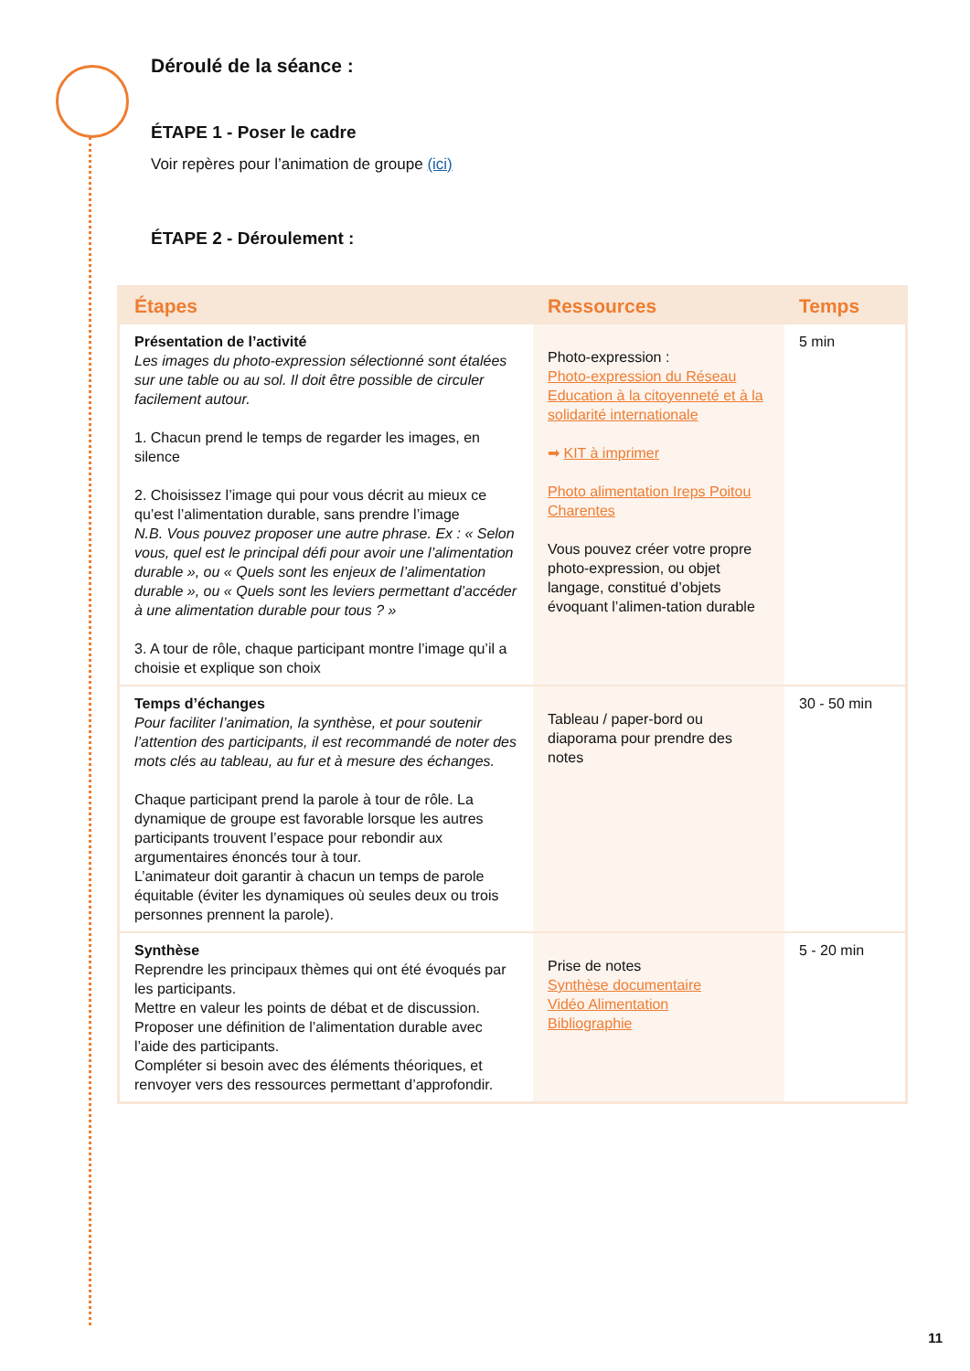Déroulé de la séance :
ÉTAPE 1 - Poser le cadre
Voir repères pour l’animation de groupe (ici)
ÉTAPE 2 - Déroulement :
| Étapes | Ressources | Temps |
| --- | --- | --- |
| Présentation de l’activité Les images du photo-expression sélectionné sont étalées sur une table ou au sol. Il doit être possible de circuler facilement autour. 1. Chacun prend le temps de regarder les images, en silence 2. Choisissez l’image qui pour vous décrit au mieux ce qu’est l’alimentation durable, sans prendre l’image N.B. Vous pouvez proposer une autre phrase. Ex : « Selon vous, quel est le principal défi pour avoir une l’alimentation durable », ou « Quels sont les enjeux de l’alimentation durable », ou « Quels sont les leviers permettant d’accéder à une alimentation durable pour tous ? » 3. A tour de rôle, chaque participant montre l’image qu’il a choisie et explique son choix | Photo-expression : Photo-expression du Réseau Education à la citoyenneté et à la solidarité internationale ➡ KIT à imprimer Photo alimentation Ireps Poitou Charentes Vous pouvez créer votre propre photo-expression, ou objet langage, constitué d’objets évoquant l’alimen-tation durable | 5 min |
| Temps d’échanges Pour faciliter l’animation, la synthèse, et pour soutenir l’attention des participants, il est recommandé de noter des mots clés au tableau, au fur et à mesure des échanges. Chaque participant prend la parole à tour de rôle. La dynamique de groupe est favorable lorsque les autres participants trouvent l’espace pour rebondir aux argumentaires énoncés tour à tour. L’animateur doit garantir à chacun un temps de parole équitable (éviter les dynamiques où seules deux ou trois personnes prennent la parole). | Tableau / paper-bord ou diaporama pour prendre des notes | 30 - 50 min |
| Synthèse Reprendre les principaux thèmes qui ont été évoqués par les participants. Mettre en valeur les points de débat et de discussion. Proposer une définition de l’alimentation durable avec l’aide des participants. Compléter si besoin avec des éléments théoriques, et renvoyer vers des ressources permettant d’approfondir. | Prise de notes Synthèse documentaire Vidéo Alimentation Bibliographie | 5 - 20 min |
11